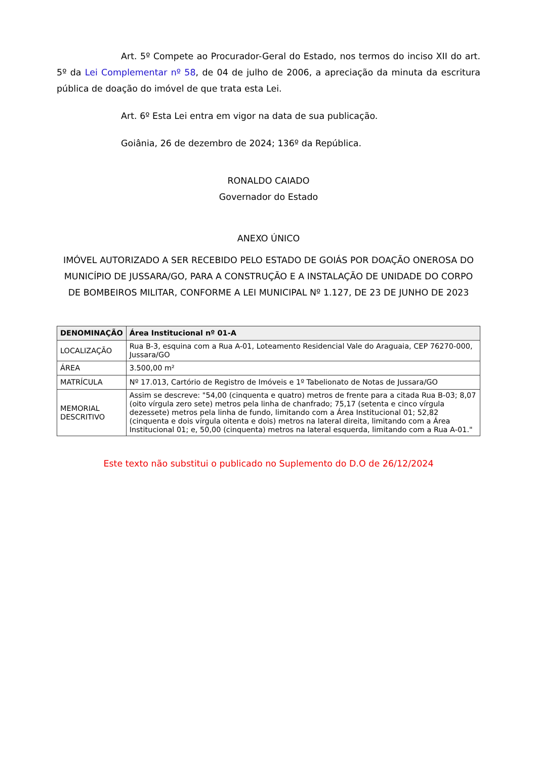Art. 5º Compete ao Procurador-Geral do Estado, nos termos do inciso XII do art. 5º da Lei Complementar nº 58, de 04 de julho de 2006, a apreciação da minuta da escritura pública de doação do imóvel de que trata esta Lei.
Art. 6º Esta Lei entra em vigor na data de sua publicação.
Goiânia, 26 de dezembro de 2024; 136º da República.
RONALDO CAIADO
Governador do Estado
ANEXO ÚNICO
IMÓVEL AUTORIZADO A SER RECEBIDO PELO ESTADO DE GOIÁS POR DOAÇÃO ONEROSA DO MUNICÍPIO DE JUSSARA/GO, PARA A CONSTRUÇÃO E A INSTALAÇÃO DE UNIDADE DO CORPO DE BOMBEIROS MILITAR, CONFORME A LEI MUNICIPAL Nº 1.127, DE 23 DE JUNHO DE 2023
| DENOMINAÇÃO | Área Institucional nº 01-A |
| LOCALIZAÇÃO | Rua B-3, esquina com a Rua A-01, Loteamento Residencial Vale do Araguaia, CEP 76270-000, Jussara/GO |
| ÁREA | 3.500,00 m² |
| MATRÍCULA | Nº 17.013, Cartório de Registro de Imóveis e 1º Tabelionato de Notas de Jussara/GO |
| MEMORIAL DESCRITIVO | Assim se descreve: "54,00 (cinquenta e quatro) metros de frente para a citada Rua B-03; 8,07 (oito vírgula zero sete) metros pela linha de chanfrado; 75,17 (setenta e cinco vírgula dezessete) metros pela linha de fundo, limitando com a Área Institucional 01; 52,82 (cinquenta e dois vírgula oitenta e dois) metros na lateral direita, limitando com a Área Institucional 01; e, 50,00 (cinquenta) metros na lateral esquerda, limitando com a Rua A-01." |
Este texto não substitui o publicado no Suplemento do D.O de 26/12/2024